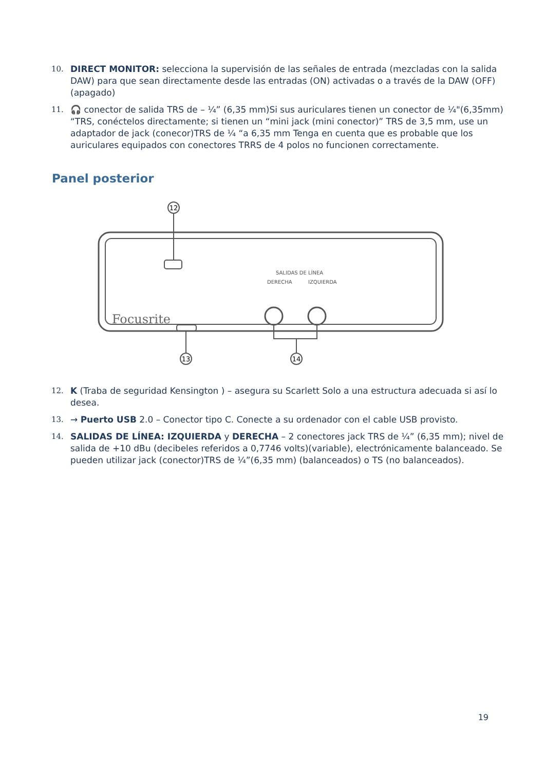10. DIRECT MONITOR: selecciona la supervisión de las señales de entrada (mezcladas con la salida DAW) para que sean directamente desde las entradas (ON) activadas o a través de la DAW (OFF)(apagado)
11. 🎧 conector de salida TRS de – ¼” (6,35 mm)Si sus auriculares tienen un conector de ¼"(6,35mm) “TRS, conéctelos directamente; si tienen un “mini jack (mini conector)” TRS de 3,5 mm, use un adaptador de jack (conecor)TRS de ¼ “a 6,35 mm Tenga en cuenta que es probable que los auriculares equipados con conectores TRRS de 4 polos no funcionen correctamente.
Panel posterior
12
13
14
SALIDAS DE LÍNEA
DERECHA
IZQUIERDA
Focusrite
12. K (Traba de seguridad Kensington ) – asegura su Scarlett Solo a una estructura adecuada si así lo desea.
13. → Puerto USB 2.0 – Conector tipo C. Conecte a su ordenador con el cable USB provisto.
14. SALIDAS DE LÍNEA: IZQUIERDA y DERECHA – 2 conectores jack TRS de ¼” (6,35 mm); nivel de salida de +10 dBu (decibeles referidos a 0,7746 volts)(variable), electrónicamente balanceado. Se pueden utilizar jack (conector)TRS de ¼”(6,35 mm) (balanceados) o TS (no balanceados).
19